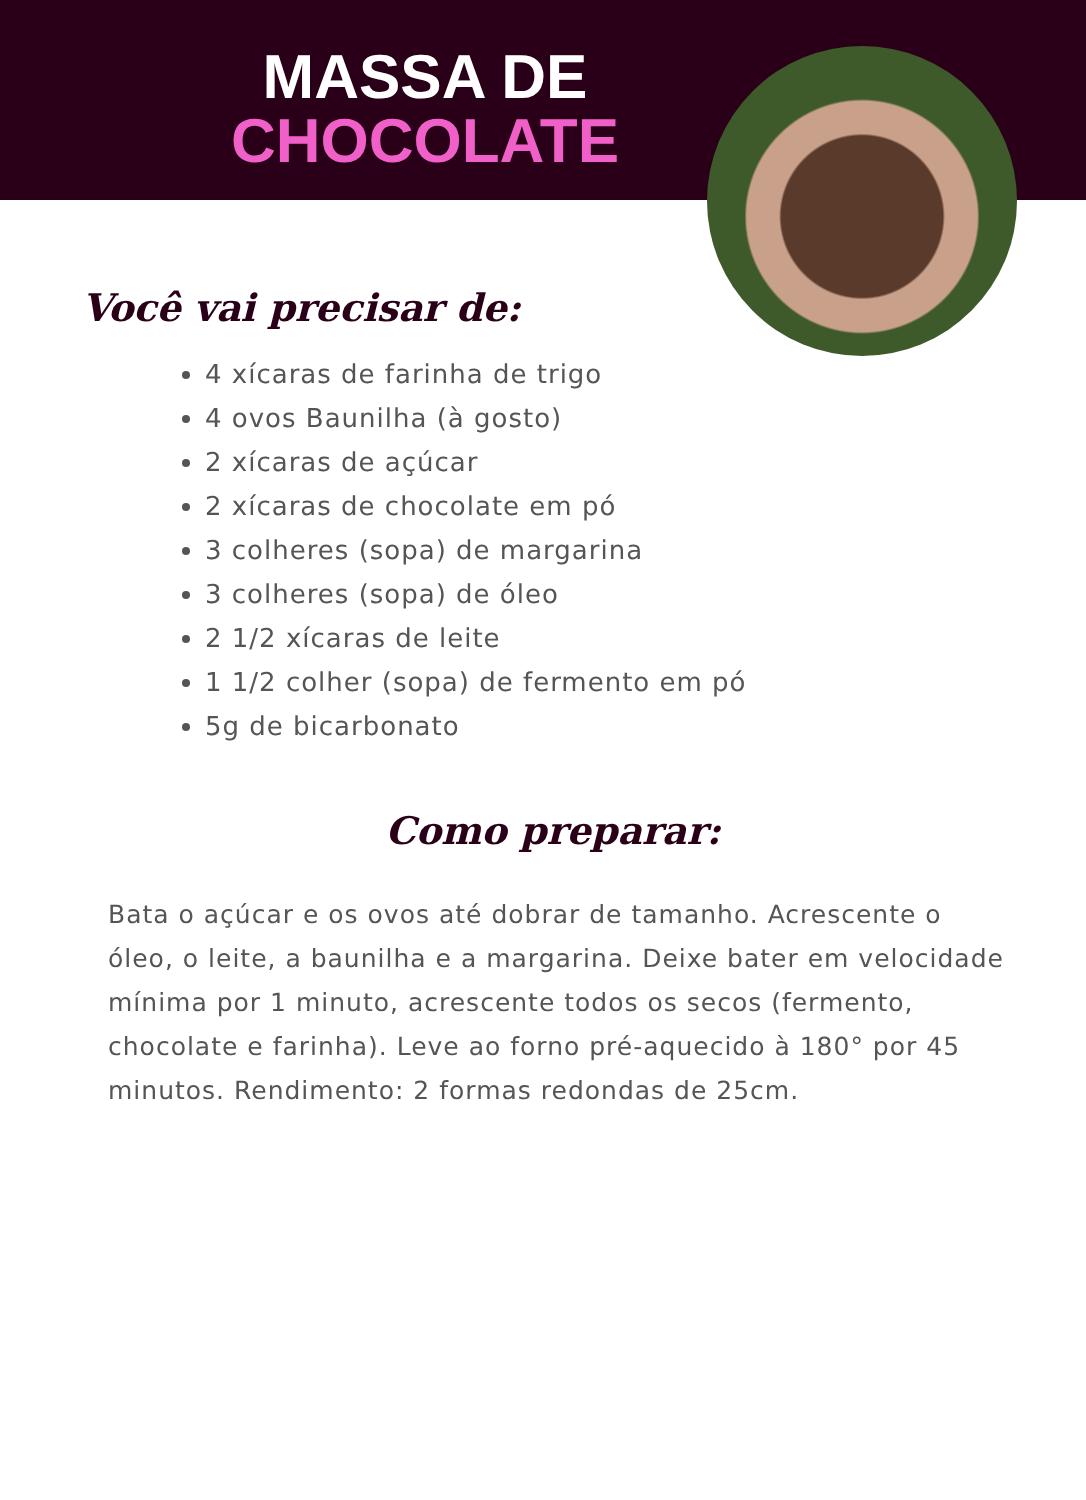MASSA DE
CHOCOLATE
Você vai precisar de:
4 xícaras de farinha de trigo
4 ovos Baunilha (à gosto)
2 xícaras de açúcar
2 xícaras de chocolate em pó
3 colheres (sopa) de margarina
3 colheres (sopa) de óleo
2 1/2 xícaras de leite
1 1/2 colher (sopa) de fermento em pó
5g de bicarbonato
Como preparar:
Bata o açúcar e os ovos até dobrar de tamanho. Acrescente o óleo, o leite, a baunilha e a margarina. Deixe bater em velocidade mínima por 1 minuto, acrescente todos os secos (fermento, chocolate e farinha). Leve ao forno pré-aquecido à 180° por 45 minutos. Rendimento: 2 formas redondas de 25cm.